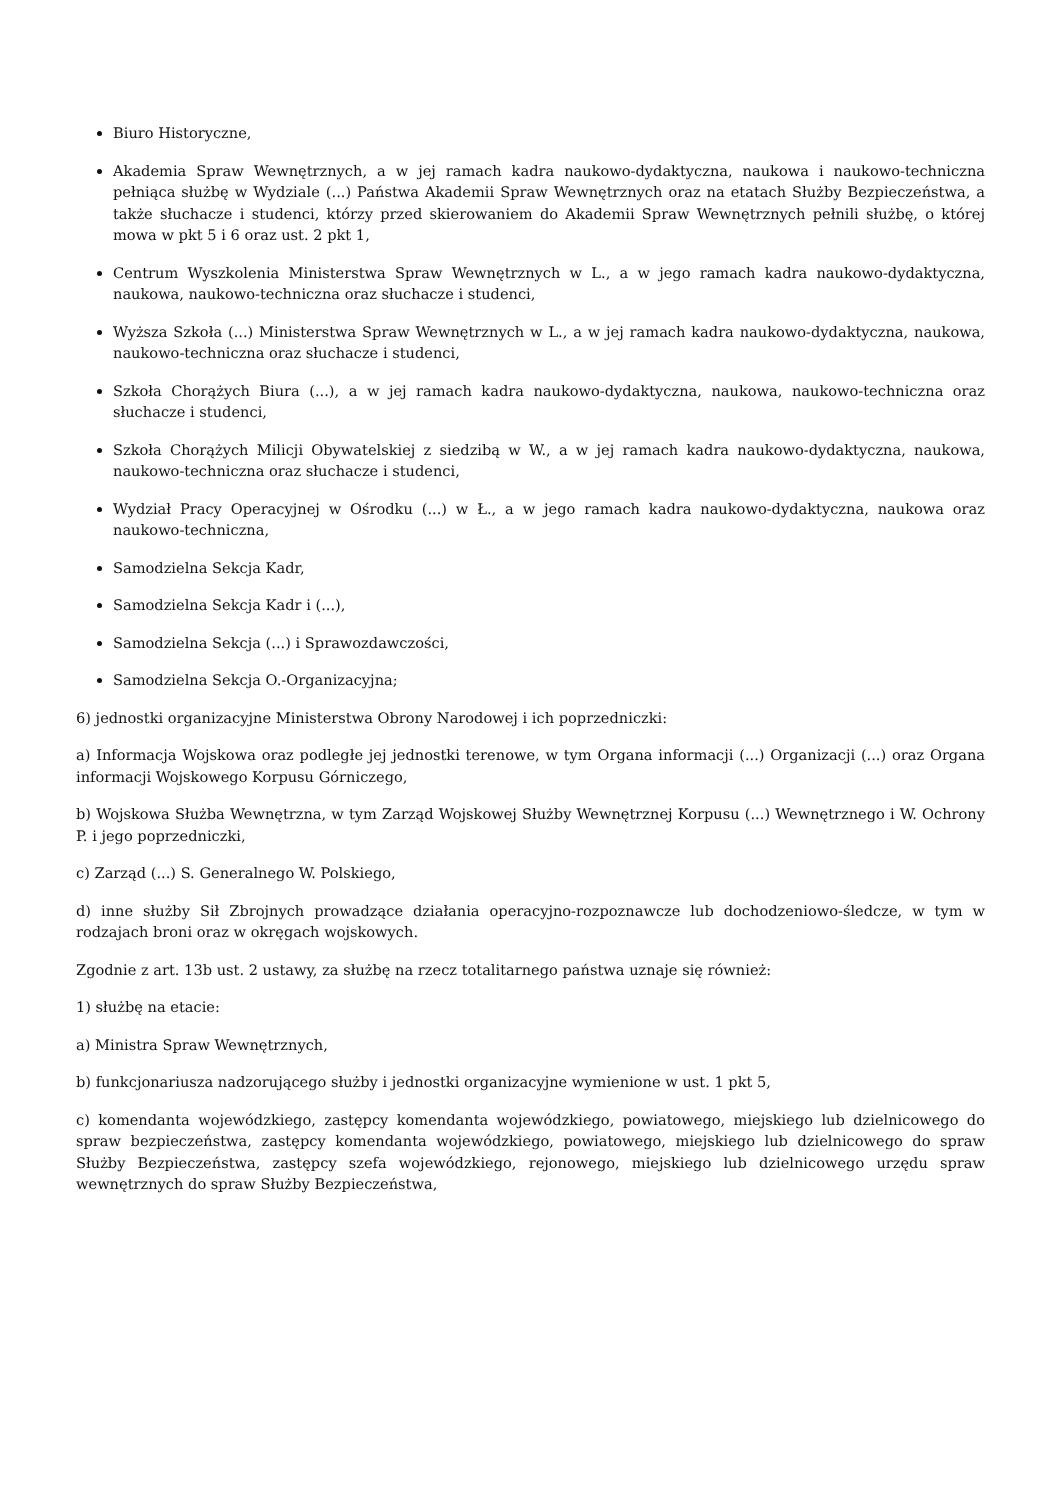Biuro Historyczne,
Akademia Spraw Wewnętrznych, a w jej ramach kadra naukowo-dydaktyczna, naukowa i naukowo-techniczna pełniąca służbę w Wydziale (...) Państwa Akademii Spraw Wewnętrznych oraz na etatach Służby Bezpieczeństwa, a także słuchacze i studenci, którzy przed skierowaniem do Akademii Spraw Wewnętrznych pełnili służbę, o której mowa w pkt 5 i 6 oraz ust. 2 pkt 1,
Centrum Wyszkolenia Ministerstwa Spraw Wewnętrznych w L., a w jego ramach kadra naukowo-dydaktyczna, naukowa, naukowo-techniczna oraz słuchacze i studenci,
Wyższa Szkoła (...) Ministerstwa Spraw Wewnętrznych w L., a w jej ramach kadra naukowo-dydaktyczna, naukowa, naukowo-techniczna oraz słuchacze i studenci,
Szkoła Chorążych Biura (...), a w jej ramach kadra naukowo-dydaktyczna, naukowa, naukowo-techniczna oraz słuchacze i studenci,
Szkoła Chorążych Milicji Obywatelskiej z siedzibą w W., a w jej ramach kadra naukowo-dydaktyczna, naukowa, naukowo-techniczna oraz słuchacze i studenci,
Wydział Pracy Operacyjnej w Ośrodku (...) w Ł., a w jego ramach kadra naukowo-dydaktyczna, naukowa oraz naukowo-techniczna,
Samodzielna Sekcja Kadr,
Samodzielna Sekcja Kadr i (...),
Samodzielna Sekcja (...) i Sprawozdawczości,
Samodzielna Sekcja O.-Organizacyjna;
6) jednostki organizacyjne Ministerstwa Obrony Narodowej i ich poprzedniczki:
a) Informacja Wojskowa oraz podległe jej jednostki terenowe, w tym Organa informacji (...) Organizacji (...) oraz Organa informacji Wojskowego Korpusu Górniczego,
b) Wojskowa Służba Wewnętrzna, w tym Zarząd Wojskowej Służby Wewnętrznej Korpusu (...) Wewnętrznego i W. Ochrony P. i jego poprzedniczki,
c) Zarząd (...) S. Generalnego W. Polskiego,
d) inne służby Sił Zbrojnych prowadzące działania operacyjno-rozpoznawcze lub dochodzeniowo-śledcze, w tym w rodzajach broni oraz w okręgach wojskowych.
Zgodnie z art. 13b ust. 2 ustawy, za służbę na rzecz totalitarnego państwa uznaje się również:
1) służbę na etacie:
a) Ministra Spraw Wewnętrznych,
b) funkcjonariusza nadzorującego służby i jednostki organizacyjne wymienione w ust. 1 pkt 5,
c) komendanta wojewódzkiego, zastępcy komendanta wojewódzkiego, powiatowego, miejskiego lub dzielnicowego do spraw bezpieczeństwa, zastępcy komendanta wojewódzkiego, powiatowego, miejskiego lub dzielnicowego do spraw Służby Bezpieczeństwa, zastępcy szefa wojewódzkiego, rejonowego, miejskiego lub dzielnicowego urzędu spraw wewnętrznych do spraw Służby Bezpieczeństwa,